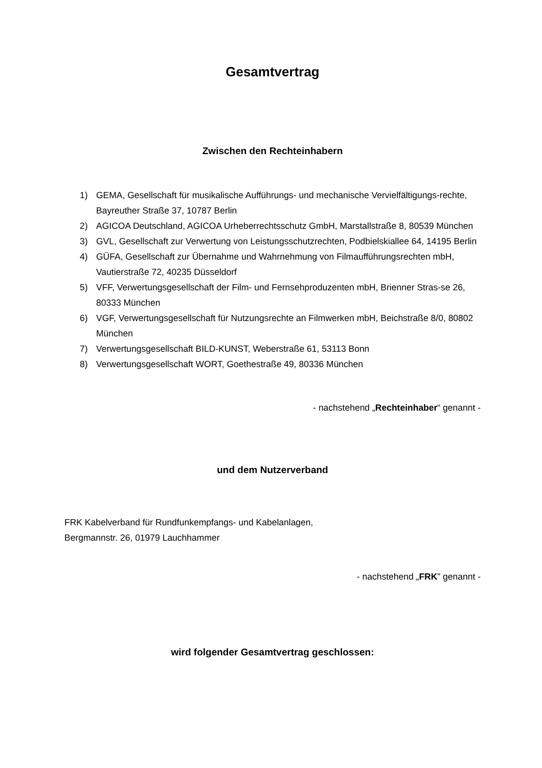Gesamtvertrag
Zwischen den Rechteinhabern
1) GEMA, Gesellschaft für musikalische Aufführungs- und mechanische Vervielfältigungs-rechte, Bayreuther Straße 37, 10787 Berlin
2) AGICOA Deutschland, AGICOA Urheberrechtsschutz GmbH, Marstallstraße 8, 80539 München
3) GVL, Gesellschaft zur Verwertung von Leistungsschutzrechten, Podbielskiallee 64, 14195 Berlin
4) GÜFA, Gesellschaft zur Übernahme und Wahrnehmung von Filmaufführungsrechten mbH, Vautierstraße 72, 40235 Düsseldorf
5) VFF, Verwertungsgesellschaft der Film- und Fernsehproduzenten mbH, Brienner Stras-se 26, 80333 München
6) VGF, Verwertungsgesellschaft für Nutzungsrechte an Filmwerken mbH, Beichstraße 8/0, 80802 München
7) Verwertungsgesellschaft BILD-KUNST, Weberstraße 61, 53113 Bonn
8) Verwertungsgesellschaft WORT, Goethestraße 49, 80336 München
- nachstehend „Rechteinhaber“ genannt -
und dem Nutzerverband
FRK Kabelverband für Rundfunkempfangs- und Kabelanlagen,
Bergmannstr. 26, 01979 Lauchhammer
- nachstehend „FRK” genannt -
wird folgender Gesamtvertrag geschlossen: